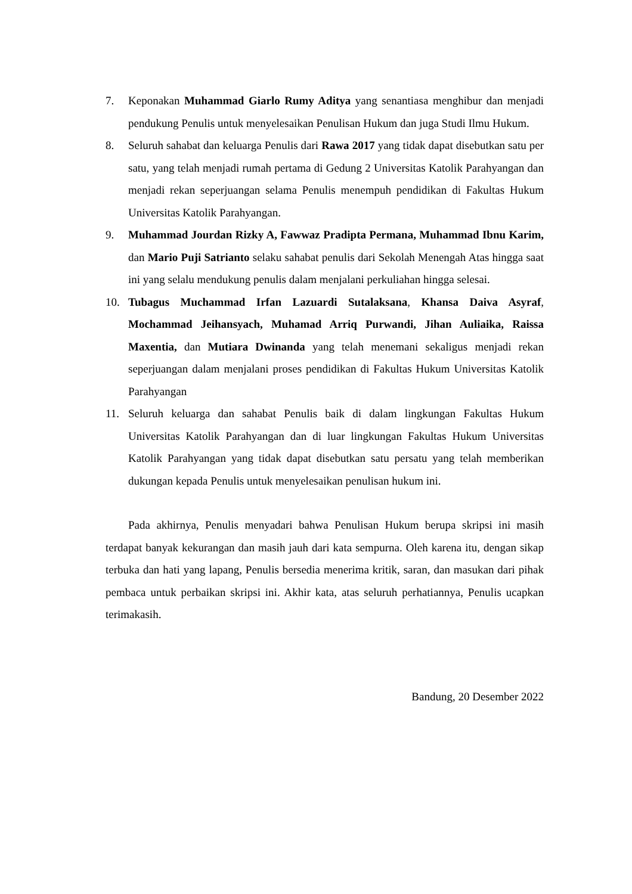7. Keponakan Muhammad Giarlo Rumy Aditya yang senantiasa menghibur dan menjadi pendukung Penulis untuk menyelesaikan Penulisan Hukum dan juga Studi Ilmu Hukum.
8. Seluruh sahabat dan keluarga Penulis dari Rawa 2017 yang tidak dapat disebutkan satu per satu, yang telah menjadi rumah pertama di Gedung 2 Universitas Katolik Parahyangan dan menjadi rekan seperjuangan selama Penulis menempuh pendidikan di Fakultas Hukum Universitas Katolik Parahyangan.
9. Muhammad Jourdan Rizky A, Fawwaz Pradipta Permana, Muhammad Ibnu Karim, dan Mario Puji Satrianto selaku sahabat penulis dari Sekolah Menengah Atas hingga saat ini yang selalu mendukung penulis dalam menjalani perkuliahan hingga selesai.
10. Tubagus Muchammad Irfan Lazuardi Sutalaksana, Khansa Daiva Asyraf, Mochammad Jeihansyach, Muhamad Arriq Purwandi, Jihan Auliaika, Raissa Maxentia, dan Mutiara Dwinanda yang telah menemani sekaligus menjadi rekan seperjuangan dalam menjalani proses pendidikan di Fakultas Hukum Universitas Katolik Parahyangan
11. Seluruh keluarga dan sahabat Penulis baik di dalam lingkungan Fakultas Hukum Universitas Katolik Parahyangan dan di luar lingkungan Fakultas Hukum Universitas Katolik Parahyangan yang tidak dapat disebutkan satu persatu yang telah memberikan dukungan kepada Penulis untuk menyelesaikan penulisan hukum ini.
Pada akhirnya, Penulis menyadari bahwa Penulisan Hukum berupa skripsi ini masih terdapat banyak kekurangan dan masih jauh dari kata sempurna. Oleh karena itu, dengan sikap terbuka dan hati yang lapang, Penulis bersedia menerima kritik, saran, dan masukan dari pihak pembaca untuk perbaikan skripsi ini. Akhir kata, atas seluruh perhatiannya, Penulis ucapkan terimakasih.
Bandung, 20 Desember 2022